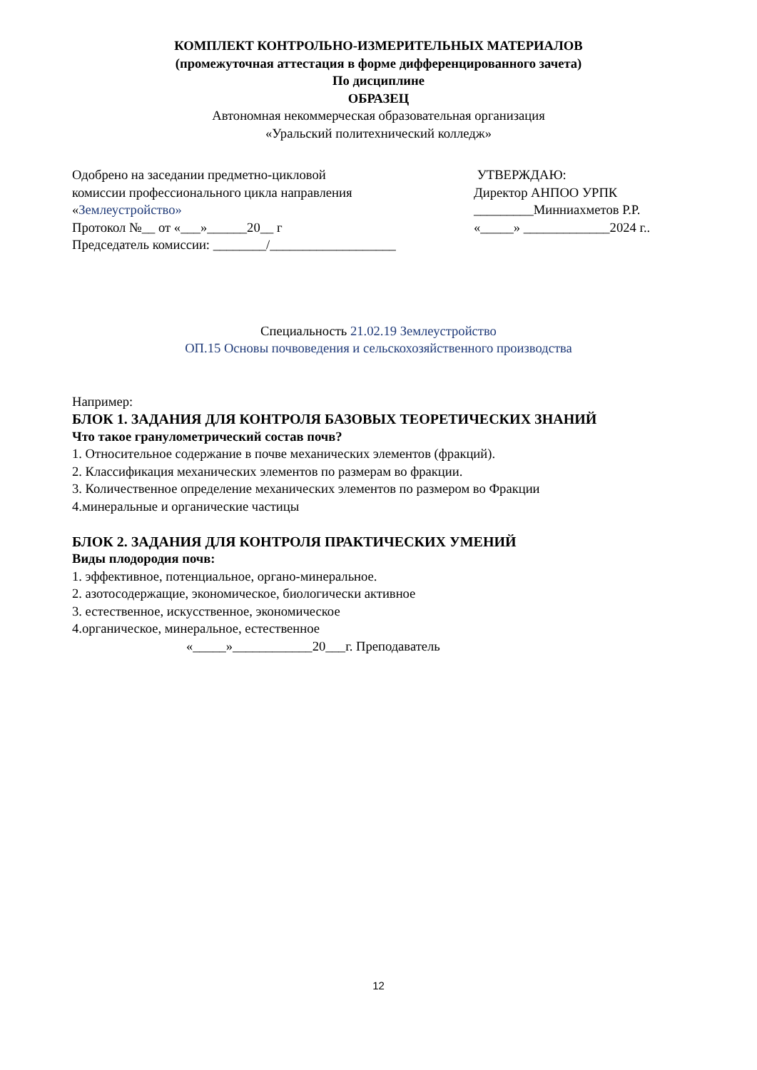КОМПЛЕКТ КОНТРОЛЬНО-ИЗМЕРИТЕЛЬНЫХ МАТЕРИАЛОВ
(промежуточная аттестация в форме дифференцированного зачета)
По дисциплине
ОБРАЗЕЦ
Автономная некоммерческая образовательная организация
«Уральский политехнический колледж»
Одобрено на заседании предметно-цикловой
комиссии профессионального цикла направления
«Землеустройство»
Протокол №__ от «___»______20__ г
Председатель комиссии: ________/___________________
УТВЕРЖДАЮ:
Директор АНПОО УРПК
_________Минниахметов Р.Р.
«_____» _____________2024 г..
Специальность 21.02.19 Землеустройство
ОП.15 Основы почвоведения и сельскохозяйственного производства
Например:
БЛОК 1. ЗАДАНИЯ ДЛЯ КОНТРОЛЯ БАЗОВЫХ ТЕОРЕТИЧЕСКИХ ЗНАНИЙ
Что такое гранулометрический состав почв?
1. Относительное содержание в почве механических элементов (фракций).
2. Классификация механических элементов по размерам во фракции.
3. Количественное определение механических элементов по размером во Фракции
4.минеральные и органические частицы
БЛОК 2. ЗАДАНИЯ ДЛЯ КОНТРОЛЯ ПРАКТИЧЕСКИХ УМЕНИЙ
Виды плодородия почв:
1. эффективное, потенциальное, органо-минеральное.
2. азотосодержащие, экономическое, биологически активное
3. естественное, искусственное, экономическое
4.органическое, минеральное, естественное
«_____»____________20___г. Преподаватель
12